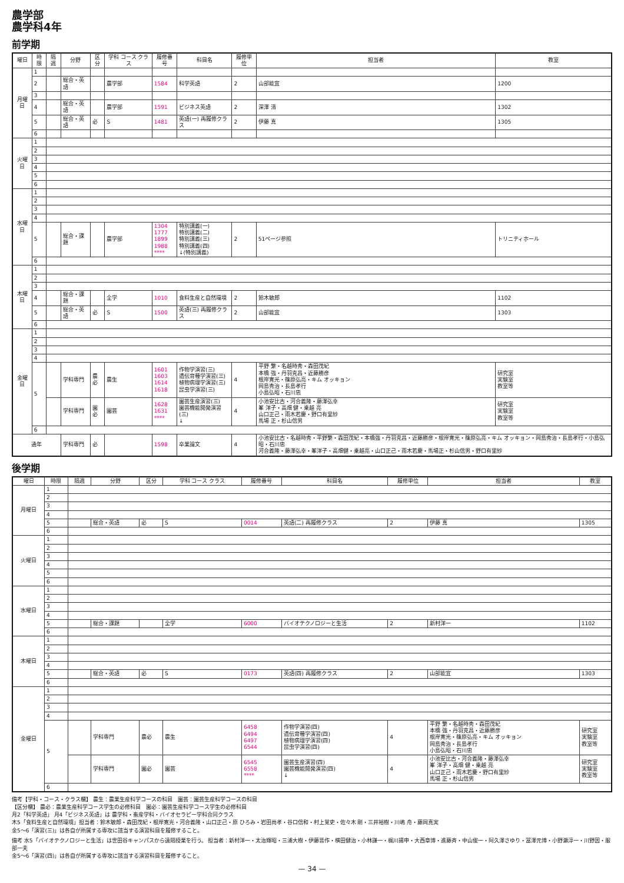農学部
農学科4年
前学期
| 曜日 | 時限 | 隔週 | 分野 | 区分 | 学科 コース クラス | 履修番号 | 科目名 | 履修単位 | 担当者 | 教室 |
| --- | --- | --- | --- | --- | --- | --- | --- | --- | --- | --- |
| 月曜日 | 1 | | | | | | | | | |
| | 2 | | 総合・英語 | | 農学部 | 1584 | 科学英語 | 2 | 山部能宜 | 1200 |
| | 3 | | | | | | | | | |
| | 4 | | 総合・英語 | | 農学部 | 1591 | ビジネス英語 | 2 | 深澤 清 | 1302 |
| | 5 | | 総合・英語 | 必 | S | 1481 | 英語(一) 再履修クラス | 2 | 伊藤 真 | 1305 |
| | 6 | | | | | | | | | |
| 火曜日 | 1 | | | | | | | | | |
| | 2 | | | | | | | | | |
| | 3 | | | | | | | | | |
| | 4 | | | | | | | | | |
| | 5 | | | | | | | | | |
| | 6 | | | | | | | | | |
| 水曜日 | 1 | | | | | | | | | |
| | 2 | | | | | | | | | |
| | 3 | | | | | | | | | |
| | 4 | | | | | | | | | |
| | 5 | | 総合・課題 | | 農学部 | 1304 1777 1899 1988 **** | 特別講義(一) 特別講義(二) 特別講義(三) 特別講義(四) ↓(特別講義) | 2 | 51ページ参照 | トリニティホール |
| | 6 | | | | | | | | | |
| 木曜日 | 1 | | | | | | | | | |
| | 2 | | | | | | | | | |
| | 3 | | | | | | | | | |
| | 4 | | 総合・課題 | | 全学 | 1010 | 食料生産と自然環境 | 2 | 鈴木敏郎 | 1102 |
| | 5 | | 総合・英語 | 必 | S | 1500 | 英語(三) 再履修クラス | 2 | 山部能宜 | 1303 |
| | 6 | | | | | | | | | |
| 金曜日 | 1 | | | | | | | | | |
| | 2 | | | | | | | | | |
| | 3 | | | | | | | | | |
| | 4 | | | | | | | | | |
| | 5 | | 学科専門 | 農必 | 農生 | 1601 1603 1614 1618 | 作物学演習(三) 遺伝育種学演習(三) 植物病理学演習(三) 昆虫学演習(三) | 4 | 平野 繁・名越時秀・森田茂紀 本橋 強・丹羽克昌・近藤勝彦 根岸寛光・篠原弘亮・キム オッキョン 岡島秀治・長島孝行 小島弘昭・石川忠 | 研究室 実験室 教室等 |
| | | | 学科専門 | 園必 | 園芸 | 1628 1631 **** | 園芸生産演習(三) 園芸機能開発演習(三) ↓ | 4 | 小池安比古・河合義隆・藤澤弘幸 峯 洋子・高畑 健・乗越 亮 山口正己・雨木若慶・野口有里紗 馬場 正・杉山信男 | 研究室 実験室 教室等 |
| | 6 | | | | | | | | | |
| 通年 | | | 学科専門 | 必 | | 1598 | 卒業論文 | 4 | 小池安比古・名越時秀・平野繁・森田茂紀・本橋強・丹羽克昌・近藤勝彦・根岸寛光・篠原弘亮・キム オッキョン・岡島秀治・長島孝行・小島弘昭・石川忠 河合義隆・藤澤弘幸・峯洋子・高畑健・乗越亮・山口正己・雨木若慶・馬場正・杉山信男・野口有里紗 | |
後学期
| 曜日 | 時限 | 隔週 | 分野 | 区分 | 学科 コース クラス | 履修番号 | 科目名 | 履修単位 | 担当者 | 教室 |
| --- | --- | --- | --- | --- | --- | --- | --- | --- | --- | --- |
| 月曜日 | 1 | | | | | | | | | |
| | 2 | | | | | | | | | |
| | 3 | | | | | | | | | |
| | 4 | | | | | | | | | |
| | 5 | | 総合・英語 | 必 | S | 0014 | 英語(二) 再履修クラス | 2 | 伊藤 真 | 1305 |
| | 6 | | | | | | | | | |
| 火曜日 | 1 | | | | | | | | | |
| | 2 | | | | | | | | | |
| | 3 | | | | | | | | | |
| | 4 | | | | | | | | | |
| | 5 | | | | | | | | | |
| | 6 | | | | | | | | | |
| 水曜日 | 1 | | | | | | | | | |
| | 2 | | | | | | | | | |
| | 3 | | | | | | | | | |
| | 4 | | | | | | | | | |
| | 5 | | 総合・課題 | | 全学 | 6000 | バイオテクノロジーと生活 | 2 | 新村洋一 | 1102 |
| | 6 | | | | | | | | | |
| 木曜日 | 1 | | | | | | | | | |
| | 2 | | | | | | | | | |
| | 3 | | | | | | | | | |
| | 4 | | | | | | | | | |
| | 5 | | 総合・英語 | 必 | S | 0173 | 英語(四) 再履修クラス | 2 | 山部能宜 | 1303 |
| | 6 | | | | | | | | | |
| 金曜日 | 1 | | | | | | | | | |
| | 2 | | | | | | | | | |
| | 3 | | | | | | | | | |
| | 4 | | | | | | | | | |
| | 5 | | 学科専門 | 農必 | 農生 | 6458 6494 6497 6544 | 作物学演習(四) 遺伝育種学演習(四) 植物病理学演習(四) 昆虫学演習(四) | 4 | 平野 繁・名越時秀・森田茂紀 本橋 強・丹羽克昌・近藤勝彦 根岸寛光・篠原弘亮・キム オッキョン 岡島秀治・長島孝行 小島弘昭・石川忠 | 研究室 実験室 教室等 |
| | | | 学科専門 | 園必 | 園芸 | 6545 6558 **** | 園芸生産演習(四) 園芸機能開発演習(四) ↓ | 4 | 小池安比古・河合義隆・藤澤弘幸 峯 洋子・高畑 健・乗越 亮 山口正己・雨木若慶・野口有里紗 馬場 正・杉山信男 | 研究室 実験室 教室等 |
| | 6 | | | | | | | | | |
備考【学科・コース・クラス欄】 農生：農業生産科学コースの科目　園芸：園芸生産科学コースの科目
【区分欄】 農必：農業生産科学コース学生の必修科目　園必：園芸生産科学コース学生の必修科目
月2「科学英語」 月4「ビジネス英語」は 農学科・畜産学科・バイオセラピー学科合同クラス
木5「食料生産と自然環境」担当者：鈴木敏郎・森田茂紀・根岸寛光・河合義隆・山口正己・原 ひろみ・岩田尚孝・谷口信和・村上覚史・佐々木 剛・三井裕樹・川嶋 舟・藤岡真実
金5〜6「演習(三)」は各自が所属する専攻に該当する演習科目を履修すること。
備考 水5「バイオテクノロジーと生活」は世田谷キャンパスから遠隔授業を行う。 担当者：新村洋一・太治輝昭・三浦大樹・伊藤晋作・横田健治・小林謙一・梶川揚申・大西章博・進藤斉・中山俊一・阿久澤さゆり・冨澤元博・小野瀬淳一・川野因・服部一夫
金5〜6「演習(四)」は各自が所属する専攻に該当する演習科目を履修すること。
— 34 —